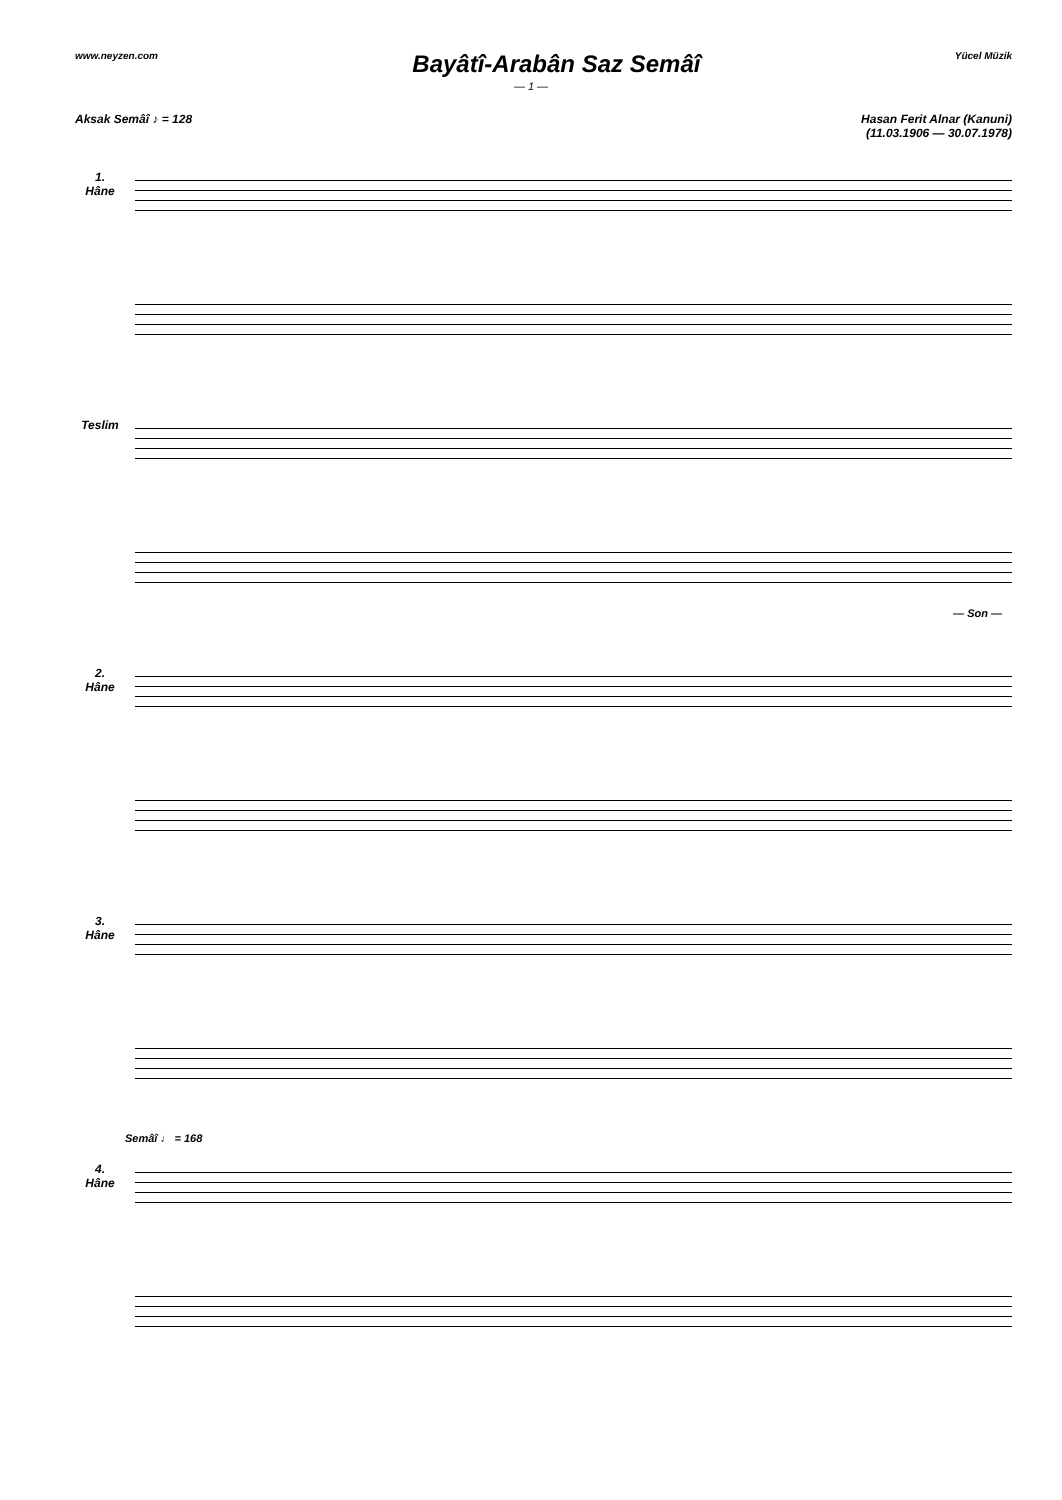www.neyzen.com
Bayâtî-Arabân Saz Semâî
Yücel Müzik
— 1 —
Aksak Semâî ♪ = 128 Hasan Ferit Alnar (Kanuni)
(11.03.1906 — 30.07.1978)
1.
Hâne
Teslim
— Son —
2.
Hâne
3.
Hâne
Semâî ♩ = 168
4.
Hâne